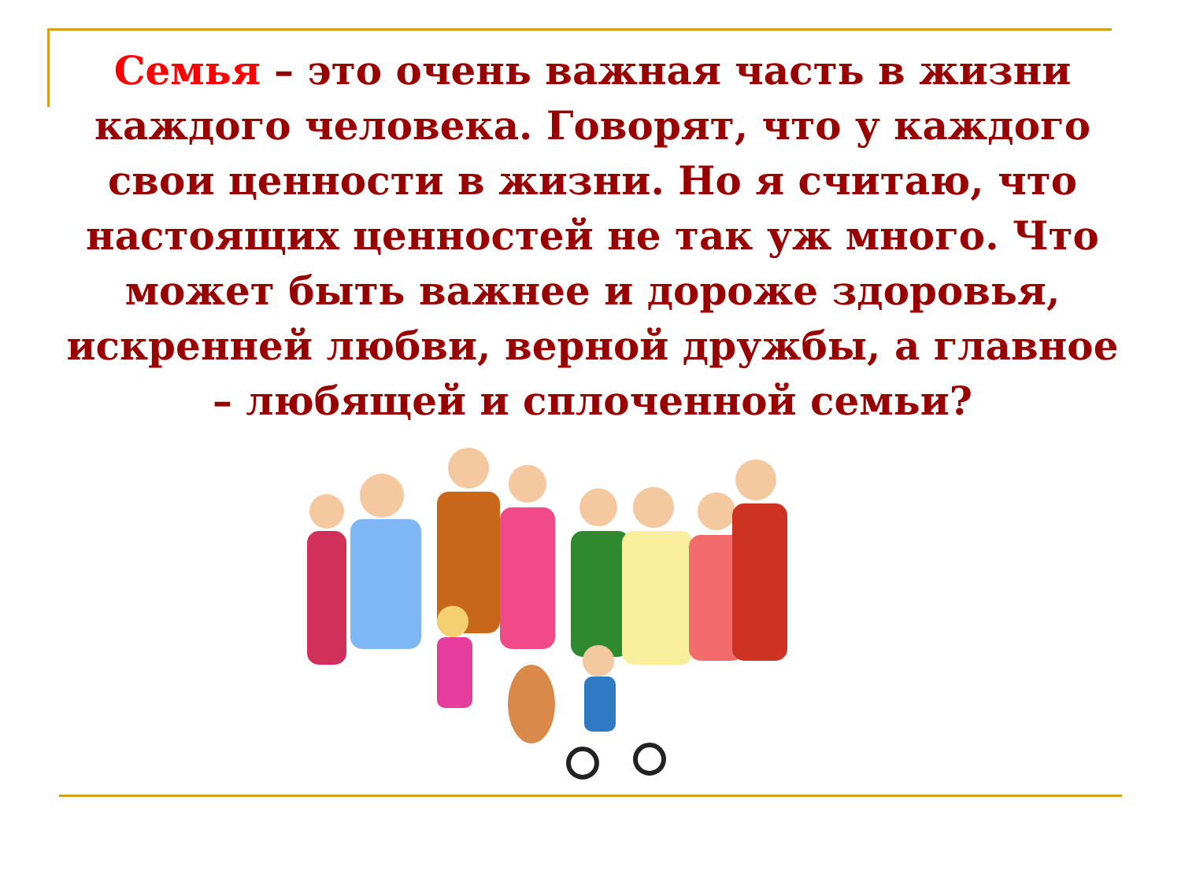Семья – это очень важная часть в жизни каждого человека. Говорят, что у каждого свои ценности в жизни. Но я считаю, что настоящих ценностей не так уж много. Что может быть важнее и дороже здоровья, искренней любви, верной дружбы, а главное – любящей и сплоченной семьи?